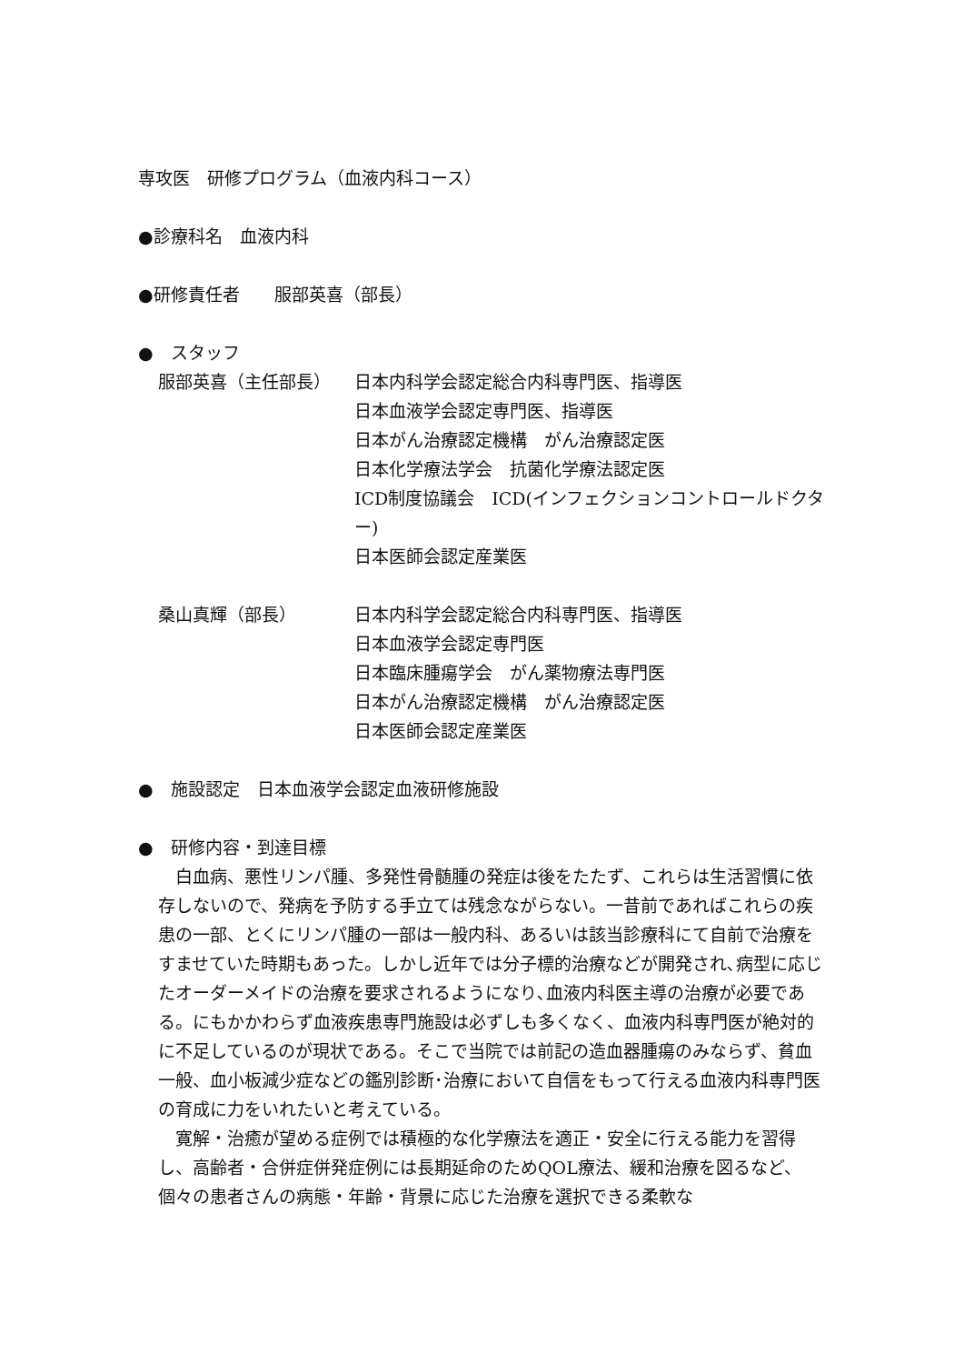専攻医　研修プログラム（血液内科コース）
●診療科名　血液内科
●研修責任者　　服部英喜（部長）
●　スタッフ
服部英喜（主任部長） 日本内科学会認定総合内科専門医、指導医
日本血液学会認定専門医、指導医
日本がん治療認定機構　がん治療認定医
日本化学療法学会　抗菌化学療法認定医
ICD制度協議会　ICD(インフェクションコントロールドクター)
日本医師会認定産業医
桑山真輝（部長） 日本内科学会認定総合内科専門医、指導医
日本血液学会認定専門医
日本臨床腫瘍学会　がん薬物療法専門医
日本がん治療認定機構　がん治療認定医
日本医師会認定産業医
●　施設認定　日本血液学会認定血液研修施設
●　研修内容・到達目標
白血病、悪性リンパ腫、多発性骨髄腫の発症は後をたたず、これらは生活習慣に依存しないので、発病を予防する手立ては残念ながらない。一昔前であればこれらの疾患の一部、とくにリンパ腫の一部は一般内科、あるいは該当診療科にて自前で治療をすませていた時期もあった。しかし近年では分子標的治療などが開発され､病型に応じたオーダーメイドの治療を要求されるようになり､血液内科医主導の治療が必要である。にもかかわらず血液疾患専門施設は必ずしも多くなく、血液内科専門医が絶対的に不足しているのが現状である。そこで当院では前記の造血器腫瘍のみならず、貧血一般、血小板減少症などの鑑別診断･治療において自信をもって行える血液内科専門医の育成に力をいれたいと考えている。
寛解・治癒が望める症例では積極的な化学療法を適正・安全に行える能力を習得し、高齢者・合併症併発症例には長期延命のためQOL療法、緩和治療を図るなど、個々の患者さんの病態・年齢・背景に応じた治療を選択できる柔軟な